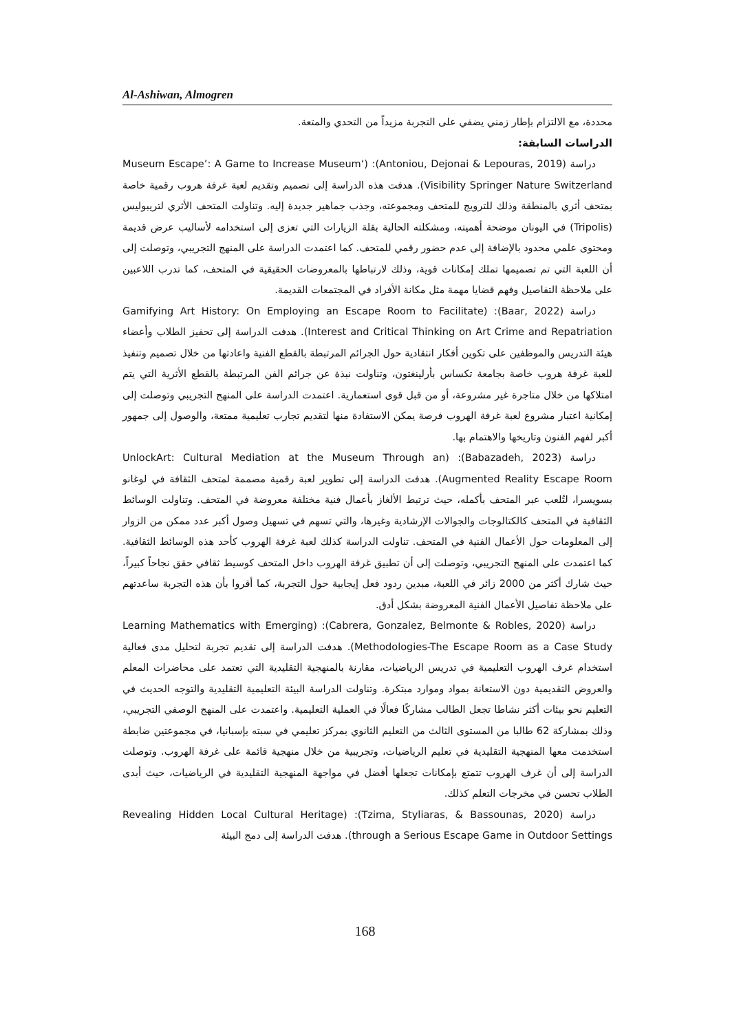Al-Ashiwan, Almogren
محددة، مع الالتزام بإطار زمني يضفي على التجربة مزيداً من التحدي والمتعة.
الدراسات السابقة:
دراسة (Antoniou, Dejonai & Lepouras, 2019): (‘Museum Escape’: A Game to Increase Museum Visibility Springer Nature Switzerland). هدفت هذه الدراسة إلى تصميم وتقديم لعبة غرفة هروب رقمية خاصة بمتحف أثري بالمنطقة وذلك للترويج للمتحف ومجموعته، وجذب جماهير جديدة إليه. وتناولت المتحف الأثري لتريبوليس (Tripolis) في اليونان موضحة أهميته، ومشكلته الحالية بقلة الزيارات التي تعزى إلى استخدامه لأساليب عرض قديمة ومحتوى علمي محدود بالإضافة إلى عدم حضور رقمي للمتحف. كما اعتمدت الدراسة على المنهج التجريبي، وتوصلت إلى أن اللعبة التي تم تصميمها تملك إمكانات قوية، وذلك لارتباطها بالمعروضات الحقيقية في المتحف، كما تدرب اللاعبين على ملاحظة التفاصيل وفهم قضايا مهمة مثل مكانة الأفراد في المجتمعات القديمة.
دراسة (Baar, 2022): (Gamifying Art History: On Employing an Escape Room to Facilitate Interest and Critical Thinking on Art Crime and Repatriation). هدفت الدراسة إلى تحفيز الطلاب وأعضاء هيئة التدريس والموظفين على تكوين أفكار انتقادية حول الجرائم المرتبطة بالقطع الفنية واعادتها من خلال تصميم وتنفيذ للعبة غرفة هروب خاصة بجامعة تكساس بأرلينغتون، وتناولت نبذة عن جرائم الفن المرتبطة بالقطع الأثرية التي يتم امتلاكها من خلال متاجرة غير مشروعة، أو من قبل قوى استعمارية. اعتمدت الدراسة على المنهج التجريبي وتوصلت إلى إمكانية اعتبار مشروع لعبة غرفة الهروب فرصة يمكن الاستفادة منها لتقديم تجارب تعليمية ممتعة، والوصول إلى جمهور أكبر لفهم الفنون وتاريخها والاهتمام بها.
دراسة (Babazadeh, 2023): (UnlockArt: Cultural Mediation at the Museum Through an Augmented Reality Escape Room). هدفت الدراسة إلى تطوير لعبة رقمية مصممة لمتحف الثقافة في لوغانو بسويسرا، لتُلعب عبر المتحف بأكمله، حيث ترتبط الألغاز بأعمال فنية مختلفة معروضة في المتحف. وتناولت الوسائط الثقافية في المتحف كالكتالوجات والجوالات الإرشادية وغيرها، والتي تسهم في تسهيل وصول أكبر عدد ممكن من الزوار إلى المعلومات حول الأعمال الفنية في المتحف. تناولت الدراسة كذلك لعبة غرفة الهروب كأحد هذه الوسائط الثقافية. كما اعتمدت على المنهج التجريبي، وتوصلت إلى أن تطبيق غرفة الهروب داخل المتحف كوسيط ثقافي حقق نجاحاً كبيراً، حيث شارك أكثر من 2000 زائر في اللعبة، مبدين ردود فعل إيجابية حول التجربة، كما أقروا بأن هذه التجربة ساعدتهم على ملاحظة تفاصيل الأعمال الفنية المعروضة بشكل أدق.
دراسة (Cabrera, Gonzalez, Belmonte & Robles, 2020): (Learning Mathematics with Emerging Methodologies-The Escape Room as a Case Study). هدفت الدراسة إلى تقديم تجربة لتحليل مدى فعالية استخدام غرف الهروب التعليمية في تدريس الرياضيات، مقارنة بالمنهجية التقليدية التي تعتمد على محاضرات المعلم والعروض التقديمية دون الاستعانة بمواد وموارد مبتكرة. وتناولت الدراسة البيئة التعليمية التقليدية والتوجه الحديث في التعليم نحو بيئات أكثر نشاطا تجعل الطالب مشاركًا فعالًا في العملية التعليمية. واعتمدت على المنهج الوصفي التجريبي، وذلك بمشاركة 62 طالبا من المستوى الثالث من التعليم الثانوي بمركز تعليمي في سبته بإسبانيا، في مجموعتين ضابطة استخدمت معها المنهجية التقليدية في تعليم الرياضيات، وتجريبية من خلال منهجية قائمة على غرفة الهروب. وتوصلت الدراسة إلى أن غرف الهروب تتمتع بإمكانات تجعلها أفضل في مواجهة المنهجية التقليدية في الرياضيات، حيث أبدى الطلاب تحسن في مخرجات التعلم كذلك.
دراسة (Tzima, Styliaras, & Bassounas, 2020): (Revealing Hidden Local Cultural Heritage through a Serious Escape Game in Outdoor Settings). هدفت الدراسة إلى دمج البيئة
168